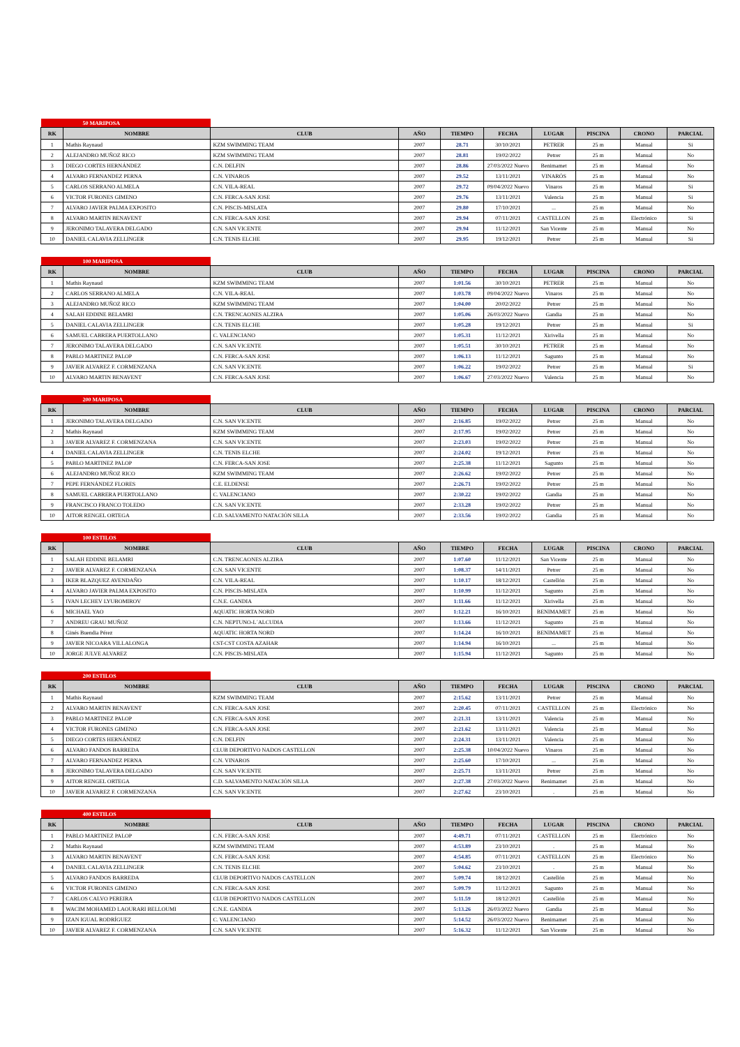| 50 MARIPOSA | | | | | | | | | |
| RK | NOMBRE | CLUB | AÑO | TIEMPO | FECHA | LUGAR | PISCINA | CRONO | PARCIAL |
| 1 | Mathis Raynaud | KZM SWIMMING TEAM | 2007 | 28.71 | 30/10/2021 | PETRER | 25 m | Manual | Si |
| 2 | ALEJANDRO MUÑOZ RICO | KZM SWIMMING TEAM | 2007 | 28.81 | 19/02/2022 | Petrer | 25 m | Manual | No |
| 3 | DIEGO CORTES HERNÁNDEZ | C.N. DELFIN | 2007 | 28.86 | 27/03/2022 Nuevo | Benimamet | 25 m | Manual | No |
| 4 | ALVARO FERNANDEZ PERNA | C.N. VINAROS | 2007 | 29.52 | 13/11/2021 | VINARÓS | 25 m | Manual | No |
| 5 | CARLOS SERRANO ALMELA | C.N. VILA-REAL | 2007 | 29.72 | 09/04/2022 Nuevo | Vinaros | 25 m | Manual | Si |
| 6 | VICTOR FURONES GIMENO | C.N. FERCA-SAN JOSE | 2007 | 29.76 | 13/11/2021 | Valencia | 25 m | Manual | Si |
| 7 | ALVARO JAVIER PALMA EXPOSITO | C.N. PISCIS-MISLATA | 2007 | 29.80 | 17/10/2021 | ... | 25 m | Manual | No |
| 8 | ALVARO MARTIN BENAVENT | C.N. FERCA-SAN JOSE | 2007 | 29.94 | 07/11/2021 | CASTELLON | 25 m | Electrónico | Si |
| 9 | JERONIMO TALAVERA DELGADO | C.N. SAN VICENTE | 2007 | 29.94 | 11/12/2021 | San Vicente | 25 m | Manual | No |
| 10 | DANIEL CALAVIA ZELLINGER | C.N. TENIS ELCHE | 2007 | 29.95 | 19/12/2021 | Petrer | 25 m | Manual | Si |
| 100 MARIPOSA | | | | | | | | | |
| RK | NOMBRE | CLUB | AÑO | TIEMPO | FECHA | LUGAR | PISCINA | CRONO | PARCIAL |
| 1 | Mathis Raynaud | KZM SWIMMING TEAM | 2007 | 1:01.56 | 30/10/2021 | PETRER | 25 m | Manual | No |
| 2 | CARLOS SERRANO ALMELA | C.N. VILA-REAL | 2007 | 1:03.78 | 09/04/2022 Nuevo | Vinaros | 25 m | Manual | No |
| 3 | ALEJANDRO MUÑOZ RICO | KZM SWIMMING TEAM | 2007 | 1:04.00 | 20/02/2022 | Petrer | 25 m | Manual | No |
| 4 | SALAH EDDINE BELAMRI | C.N. TRENCAONES ALZIRA | 2007 | 1:05.06 | 26/03/2022 Nuevo | Gandia | 25 m | Manual | No |
| 5 | DANIEL CALAVIA ZELLINGER | C.N. TENIS ELCHE | 2007 | 1:05.28 | 19/12/2021 | Petrer | 25 m | Manual | Si |
| 6 | SAMUEL CABRERA PUERTOLLANO | C. VALENCIANO | 2007 | 1:05.31 | 11/12/2021 | Xirivella | 25 m | Manual | No |
| 7 | JERONIMO TALAVERA DELGADO | C.N. SAN VICENTE | 2007 | 1:05.51 | 30/10/2021 | PETRER | 25 m | Manual | No |
| 8 | PABLO MARTINEZ PALOP | C.N. FERCA-SAN JOSE | 2007 | 1:06.13 | 11/12/2021 | Sagunto | 25 m | Manual | No |
| 9 | JAVIER ALVAREZ F. CORMENZANA | C.N. SAN VICENTE | 2007 | 1:06.22 | 19/02/2022 | Petrer | 25 m | Manual | Si |
| 10 | ALVARO MARTIN BENAVENT | C.N. FERCA-SAN JOSE | 2007 | 1:06.67 | 27/03/2022 Nuevo | Valencia | 25 m | Manual | No |
| 200 MARIPOSA | | | | | | | | | |
| RK | NOMBRE | CLUB | AÑO | TIEMPO | FECHA | LUGAR | PISCINA | CRONO | PARCIAL |
| 1 | JERONIMO TALAVERA DELGADO | C.N. SAN VICENTE | 2007 | 2:16.85 | 19/02/2022 | Petrer | 25 m | Manual | No |
| 2 | Mathis Raynaud | KZM SWIMMING TEAM | 2007 | 2:17.95 | 19/02/2022 | Petrer | 25 m | Manual | No |
| 3 | JAVIER ALVAREZ F. CORMENZANA | C.N. SAN VICENTE | 2007 | 2:23.03 | 19/02/2022 | Petrer | 25 m | Manual | No |
| 4 | DANIEL CALAVIA ZELLINGER | C.N. TENIS ELCHE | 2007 | 2:24.02 | 19/12/2021 | Petrer | 25 m | Manual | No |
| 5 | PABLO MARTINEZ PALOP | C.N. FERCA-SAN JOSE | 2007 | 2:25.38 | 11/12/2021 | Sagunto | 25 m | Manual | No |
| 6 | ALEJANDRO MUÑOZ RICO | KZM SWIMMING TEAM | 2007 | 2:26.62 | 19/02/2022 | Petrer | 25 m | Manual | No |
| 7 | PEPE FERNÁNDEZ FLORES | C.E. ELDENSE | 2007 | 2:26.71 | 19/02/2022 | Petrer | 25 m | Manual | No |
| 8 | SAMUEL CABRERA PUERTOLLANO | C. VALENCIANO | 2007 | 2:30.22 | 19/02/2022 | Gandia | 25 m | Manual | No |
| 9 | FRANCISCO FRANCO TOLEDO | C.N. SAN VICENTE | 2007 | 2:33.28 | 19/02/2022 | Petrer | 25 m | Manual | No |
| 10 | AITOR RENGEL ORTEGA | C.D. SALVAMENTO NATACIÓN SILLA | 2007 | 2:33.56 | 19/02/2022 | Gandia | 25 m | Manual | No |
| 100 ESTILOS | | | | | | | | | |
| RK | NOMBRE | CLUB | AÑO | TIEMPO | FECHA | LUGAR | PISCINA | CRONO | PARCIAL |
| 1 | SALAH EDDINE BELAMRI | C.N. TRENCAONES ALZIRA | 2007 | 1:07.60 | 11/12/2021 | San Vicente | 25 m | Manual | No |
| 2 | JAVIER ALVAREZ F. CORMENZANA | C.N. SAN VICENTE | 2007 | 1:08.37 | 14/11/2021 | Petrer | 25 m | Manual | No |
| 3 | IKER BLAZQUEZ AVENDAÑO | C.N. VILA-REAL | 2007 | 1:10.17 | 18/12/2021 | Castellón | 25 m | Manual | No |
| 4 | ALVARO JAVIER PALMA EXPOSITO | C.N. PISCIS-MISLATA | 2007 | 1:10.99 | 11/12/2021 | Sagunto | 25 m | Manual | No |
| 5 | IVAN LECHEV LYUBOMIROV | C.N.E. GANDIA | 2007 | 1:11.66 | 11/12/2021 | Xirivella | 25 m | Manual | No |
| 6 | MICHAEL YAO | AQUATIC HORTA NORD | 2007 | 1:12.21 | 16/10/2021 | BENIMAMET | 25 m | Manual | No |
| 7 | ANDREU GRAU MUÑOZ | C.N. NEPTUNO-L´ALCUDIA | 2007 | 1:13.66 | 11/12/2021 | Sagunto | 25 m | Manual | No |
| 8 | Ginés Buendia Pérez | AQUATIC HORTA NORD | 2007 | 1:14.24 | 16/10/2021 | BENIMAMET | 25 m | Manual | No |
| 9 | JAVIER NICOARA VILLALONGA | CST-CST COSTA AZAHAR | 2007 | 1:14.94 | 16/10/2021 | ... | 25 m | Manual | No |
| 10 | JORGE JULVE ALVAREZ | C.N. PISCIS-MISLATA | 2007 | 1:15.94 | 11/12/2021 | Sagunto | 25 m | Manual | No |
| 200 ESTILOS | | | | | | | | | |
| RK | NOMBRE | CLUB | AÑO | TIEMPO | FECHA | LUGAR | PISCINA | CRONO | PARCIAL |
| 1 | Mathis Raynaud | KZM SWIMMING TEAM | 2007 | 2:15.62 | 13/11/2021 | Petrer | 25 m | Manual | No |
| 2 | ALVARO MARTIN BENAVENT | C.N. FERCA-SAN JOSE | 2007 | 2:20.45 | 07/11/2021 | CASTELLON | 25 m | Electrónico | No |
| 3 | PABLO MARTINEZ PALOP | C.N. FERCA-SAN JOSE | 2007 | 2:21.31 | 13/11/2021 | Valencia | 25 m | Manual | No |
| 4 | VICTOR FURONES GIMENO | C.N. FERCA-SAN JOSE | 2007 | 2:21.62 | 13/11/2021 | Valencia | 25 m | Manual | No |
| 5 | DIEGO CORTES HERNÁNDEZ | C.N. DELFIN | 2007 | 2:24.31 | 13/11/2021 | Valencia | 25 m | Manual | No |
| 6 | ALVARO FANDOS BARREDA | CLUB DEPORTIVO NADOS CASTELLON | 2007 | 2:25.38 | 10/04/2022 Nuevo | Vinaros | 25 m | Manual | No |
| 7 | ALVARO FERNANDEZ PERNA | C.N. VINAROS | 2007 | 2:25.60 | 17/10/2021 | ... | 25 m | Manual | No |
| 8 | JERONIMO TALAVERA DELGADO | C.N. SAN VICENTE | 2007 | 2:25.71 | 13/11/2021 | Petrer | 25 m | Manual | No |
| 9 | AITOR RENGEL ORTEGA | C.D. SALVAMENTO NATACIÓN SILLA | 2007 | 2:27.38 | 27/03/2022 Nuevo | Benimamet | 25 m | Manual | No |
| 10 | JAVIER ALVAREZ F. CORMENZANA | C.N. SAN VICENTE | 2007 | 2:27.62 | 23/10/2021 | . | 25 m | Manual | No |
| 400 ESTILOS | | | | | | | | | |
| RK | NOMBRE | CLUB | AÑO | TIEMPO | FECHA | LUGAR | PISCINA | CRONO | PARCIAL |
| 1 | PABLO MARTINEZ PALOP | C.N. FERCA-SAN JOSE | 2007 | 4:49.71 | 07/11/2021 | CASTELLON | 25 m | Electrónico | No |
| 2 | Mathis Raynaud | KZM SWIMMING TEAM | 2007 | 4:53.89 | 23/10/2021 | . | 25 m | Manual | No |
| 3 | ALVARO MARTIN BENAVENT | C.N. FERCA-SAN JOSE | 2007 | 4:54.85 | 07/11/2021 | CASTELLON | 25 m | Electrónico | No |
| 4 | DANIEL CALAVIA ZELLINGER | C.N. TENIS ELCHE | 2007 | 5:04.62 | 23/10/2021 | . | 25 m | Manual | No |
| 5 | ALVARO FANDOS BARREDA | CLUB DEPORTIVO NADOS CASTELLON | 2007 | 5:09.74 | 18/12/2021 | Castellón | 25 m | Manual | No |
| 6 | VICTOR FURONES GIMENO | C.N. FERCA-SAN JOSE | 2007 | 5:09.79 | 11/12/2021 | Sagunto | 25 m | Manual | No |
| 7 | CARLOS CALVO PEREIRA | CLUB DEPORTIVO NADOS CASTELLON | 2007 | 5:11.59 | 18/12/2021 | Castellón | 25 m | Manual | No |
| 8 | WACIM MOHAMED LAOURARI BELLOUMI | C.N.E. GANDIA | 2007 | 5:13.26 | 26/03/2022 Nuevo | Gandia | 25 m | Manual | No |
| 9 | IZAN IGUAL RODRÍGUEZ | C. VALENCIANO | 2007 | 5:14.52 | 26/03/2022 Nuevo | Benimamet | 25 m | Manual | No |
| 10 | JAVIER ALVAREZ F. CORMENZANA | C.N. SAN VICENTE | 2007 | 5:16.32 | 11/12/2021 | San Vicente | 25 m | Manual | No |